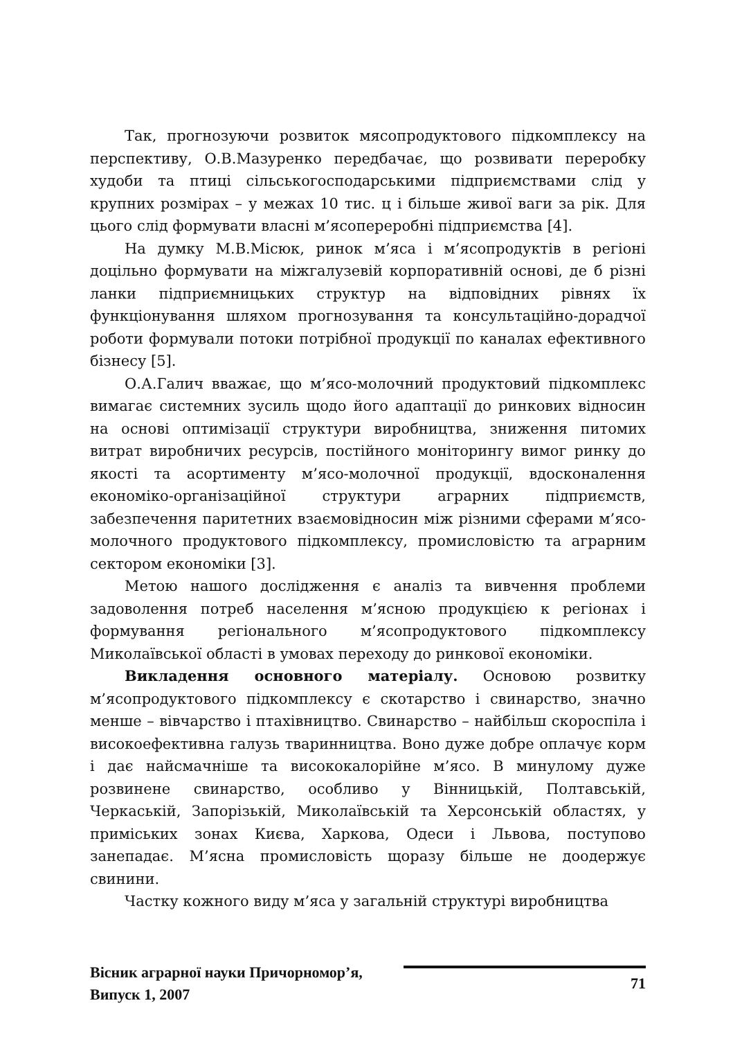Так, прогнозуючи розвиток мясопродуктового підкомплексу на перспективу, О.В.Мазуренко передбачає, що розвивати переробку худоби та птиці сільськогосподарськими підприємствами слід у крупних розмірах – у межах 10 тис. ц і більше живої ваги за рік. Для цього слід формувати власні м’ясопереробні підприємства [4].
На думку М.В.Місюк, ринок м’яса і м’ясопродуктів в регіоні доцільно формувати на міжгалузевій корпоративній основі, де б різні ланки підприємницьких структур на відповідних рівнях їх функціонування шляхом прогнозування та консультаційно-дорадчої роботи формували потоки потрібної продукції по каналах ефективного бізнесу [5].
О.А.Галич вважає, що м’ясо-молочний продуктовий підкомплекс вимагає системних зусиль щодо його адаптації до ринкових відносин на основі оптимізації структури виробництва, зниження питомих витрат виробничих ресурсів, постійного моніторингу вимог ринку до якості та асортименту м’ясо-молочної продукції, вдосконалення економіко-організаційної структури аграрних підприємств, забезпечення паритетних взаємовідносин між різними сферами м’ясо-молочного продуктового підкомплексу, промисловістю та аграрним сектором економіки [3].
Метою нашого дослідження є аналіз та вивчення проблеми задоволення потреб населення м’ясною продукцією к регіонах і формування регіонального м’ясопродуктового підкомплексу Миколаївської області в умовах переходу до ринкової економіки.
Викладення основного матеріалу. Основою розвитку м’ясопродуктового підкомплексу є скотарство і свинарство, значно менше – вівчарство і птахівництво. Свинарство – найбільш скороспіла і високоефективна галузь тваринництва. Воно дуже добре оплачує корм і дає найсмачніше та висококалорійне м’ясо. В минулому дуже розвинене свинарство, особливо у Вінницькій, Полтавській, Черкаській, Запорізькій, Миколаївській та Херсонській областях, у приміських зонах Києва, Харкова, Одеси і Львова, поступово занепадає. М’ясна промисловість щоразу більше не доодержує свинини.
Частку кожного виду м’яса у загальній структурі виробництва
Вісник аграрної науки Причорномор’я,
Випуск 1, 2007
71